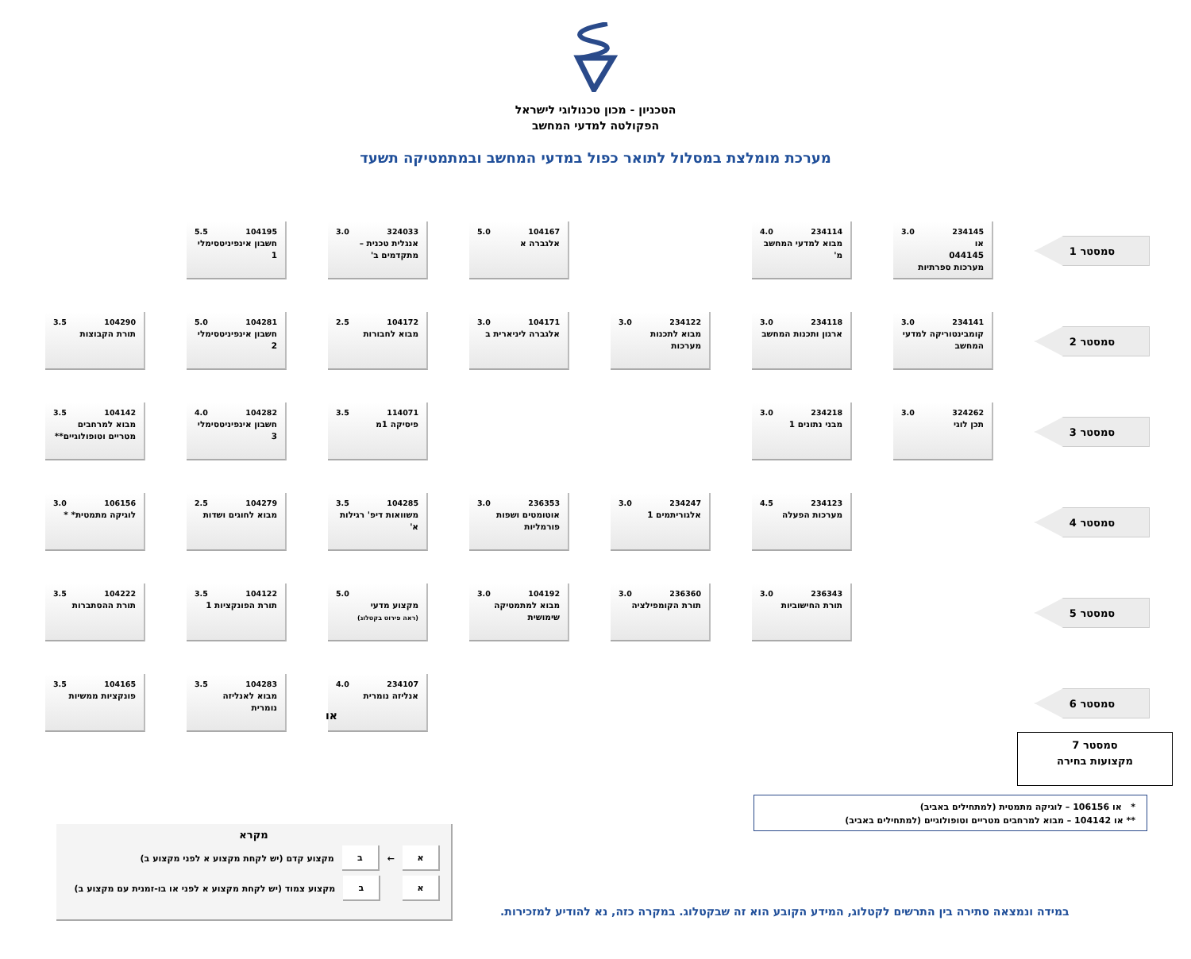הטכניון - מכון טכנולוגי לישראל
הפקולטה למדעי המחשב
מערכת מומלצת במסלול לתואר כפול במדעי המחשב ובמתמטיקה תשעד
סמסטר 1
234145 3.0
או
044145
מערכות ספרתיות
234114 4.0
מבוא למדעי המחשב מ'
104167 5.0
אלגברה א
324033 3.0
אנגלית טכנית – מתקדמים ב'
104195 5.5
חשבון אינפיניטסימלי 1
סמסטר 2
234141 3.0
קומבינטוריקה למדעי המחשב
234118 3.0
ארגון ותכנות המחשב
234122 3.0
מבוא לתכנות מערכות
104171 3.0
אלגברה ליניארית ב
104172 2.5
מבוא לחבורות
104281 5.0
חשבון אינפיניטסימלי 2
104290 3.5
תורת הקבוצות
סמסטר 3
324262 3.0
תכן לוגי
234218 3.0
מבני נתונים 1
114071 3.5
פיסיקה 1מ
104282 4.0
חשבון אינפיניטסימלי 3
104142 3.5
מבוא למרחבים מטריים וטופולוגיים**
סמסטר 4
234123 4.5
מערכות הפעלה
234247 3.0
אלגוריתמים 1
236353 3.0
אוטומטים ושפות פורמליות
104285 3.5
משוואות דיפ' רגילות א'
104279 2.5
מבוא לחוגים ושדות
106156 3.0
לוגיקה מתמטית* *
סמסטר 5
236343 3.0
תורת החישוביות
236360 3.0
תורת הקומפילציה
104192 3.0
מבוא למתמטיקה שימושית
5.0
מקצוע מדעי
(ראה פירוט בקטלוג)
104122 3.5
תורת הפונקציות 1
104222 3.5
תורת ההסתברות
סמסטר 6
234107 4.0
אנליזה נומרית
104283 3.5
מבוא לאנליזה נומרית
104165 3.5
פונקציות ממשיות
או
סמסטר 7
מקצועות בחירה
* או 106156 – לוגיקה מתמטית (למתחילים באביב)
** או 104142 – מבוא למרחבים מטריים וטופולוגיים (למתחילים באביב)
מקרא
א
←
ב
מקצוע קדם (יש לקחת מקצוע א לפני מקצוע ב)
א ב
מקצוע צמוד (יש לקחת מקצוע א לפני או בו-זמנית עם מקצוע ב)
במידה ונמצאה סתירה בין התרשים לקטלוג, המידע הקובע הוא זה שבקטלוג. במקרה כזה, נא להודיע למזכירות.